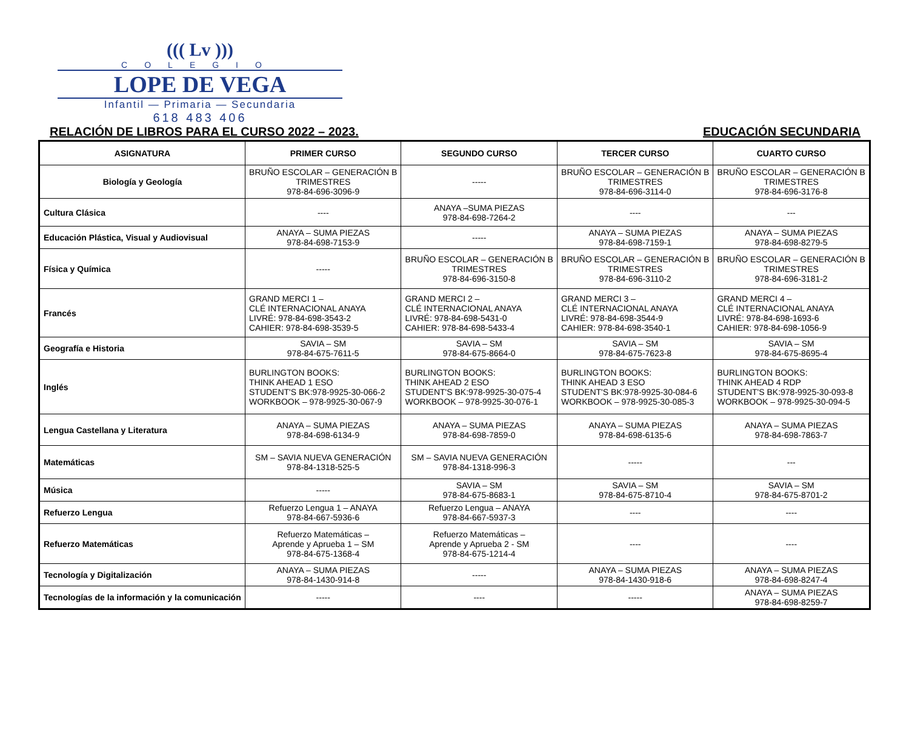((( Lv )))
COLEGIO
LOPE DE VEGA
Infantil — Primaria — Secundaria
618 483 406
RELACIÓN DE LIBROS PARA EL CURSO 2022 – 2023. EDUCACIÓN SECUNDARIA
| ASIGNATURA | PRIMER CURSO | SEGUNDO CURSO | TERCER CURSO | CUARTO CURSO |
| --- | --- | --- | --- | --- |
| Biología y Geología | BRUÑO ESCOLAR – GENERACIÓN B TRIMESTRES 978-84-696-3096-9 | ----- | BRUÑO ESCOLAR – GENERACIÓN B TRIMESTRES 978-84-696-3114-0 | BRUÑO ESCOLAR – GENERACIÓN B TRIMESTRES 978-84-696-3176-8 |
| Cultura Clásica | ---- | ANAYA –SUMA PIEZAS 978-84-698-7264-2 | ---- | --- |
| Educación Plástica, Visual y Audiovisual | ANAYA – SUMA PIEZAS 978-84-698-7153-9 | ----- | ANAYA – SUMA PIEZAS 978-84-698-7159-1 | ANAYA – SUMA PIEZAS 978-84-698-8279-5 |
| Física y Química | ----- | BRUÑO ESCOLAR – GENERACIÓN B TRIMESTRES 978-84-696-3150-8 | BRUÑO ESCOLAR – GENERACIÓN B TRIMESTRES 978-84-696-3110-2 | BRUÑO ESCOLAR – GENERACIÓN B TRIMESTRES 978-84-696-3181-2 |
| Francés | GRAND MERCI 1 – CLÉ INTERNACIONAL ANAYA LIVRÉ: 978-84-698-3543-2 CAHIER: 978-84-698-3539-5 | GRAND MERCI 2 – CLÉ INTERNACIONAL ANAYA LIVRÉ: 978-84-698-5431-0 CAHIER: 978-84-698-5433-4 | GRAND MERCI 3 – CLÉ INTERNACIONAL ANAYA LIVRÉ: 978-84-698-3544-9 CAHIER: 978-84-698-3540-1 | GRAND MERCI 4 – CLÉ INTERNACIONAL ANAYA LIVRÉ: 978-84-698-1693-6 CAHIER: 978-84-698-1056-9 |
| Geografía e Historia | SAVIA – SM 978-84-675-7611-5 | SAVIA – SM 978-84-675-8664-0 | SAVIA – SM 978-84-675-7623-8 | SAVIA – SM 978-84-675-8695-4 |
| Inglés | BURLINGTON BOOKS: THINK AHEAD 1 ESO STUDENT'S BK:978-9925-30-066-2 WORKBOOK – 978-9925-30-067-9 | BURLINGTON BOOKS: THINK AHEAD 2 ESO STUDENT'S BK:978-9925-30-075-4 WORKBOOK – 978-9925-30-076-1 | BURLINGTON BOOKS: THINK AHEAD 3 ESO STUDENT'S BK:978-9925-30-084-6 WORKBOOK – 978-9925-30-085-3 | BURLINGTON BOOKS: THINK AHEAD 4 RDP STUDENT'S BK:978-9925-30-093-8 WORKBOOK – 978-9925-30-094-5 |
| Lengua Castellana y Literatura | ANAYA – SUMA PIEZAS 978-84-698-6134-9 | ANAYA – SUMA PIEZAS 978-84-698-7859-0 | ANAYA – SUMA PIEZAS 978-84-698-6135-6 | ANAYA – SUMA PIEZAS 978-84-698-7863-7 |
| Matemáticas | SM – SAVIA NUEVA GENERACIÓN 978-84-1318-525-5 | SM – SAVIA NUEVA GENERACIÓN 978-84-1318-996-3 | ----- | --- |
| Música | ----- | SAVIA – SM 978-84-675-8683-1 | SAVIA – SM 978-84-675-8710-4 | SAVIA – SM 978-84-675-8701-2 |
| Refuerzo Lengua | Refuerzo Lengua 1 – ANAYA 978-84-667-5936-6 | Refuerzo Lengua – ANAYA 978-84-667-5937-3 | ---- | ---- |
| Refuerzo Matemáticas | Refuerzo Matemáticas – Aprende y Aprueba 1 – SM 978-84-675-1368-4 | Refuerzo Matemáticas – Aprende y Aprueba 2 - SM 978-84-675-1214-4 | ---- | ---- |
| Tecnología y Digitalización | ANAYA – SUMA PIEZAS 978-84-1430-914-8 | ----- | ANAYA – SUMA PIEZAS 978-84-1430-918-6 | ANAYA – SUMA PIEZAS 978-84-698-8247-4 |
| Tecnologías de la información y la comunicación | ----- | ---- | ----- | ANAYA – SUMA PIEZAS 978-84-698-8259-7 |